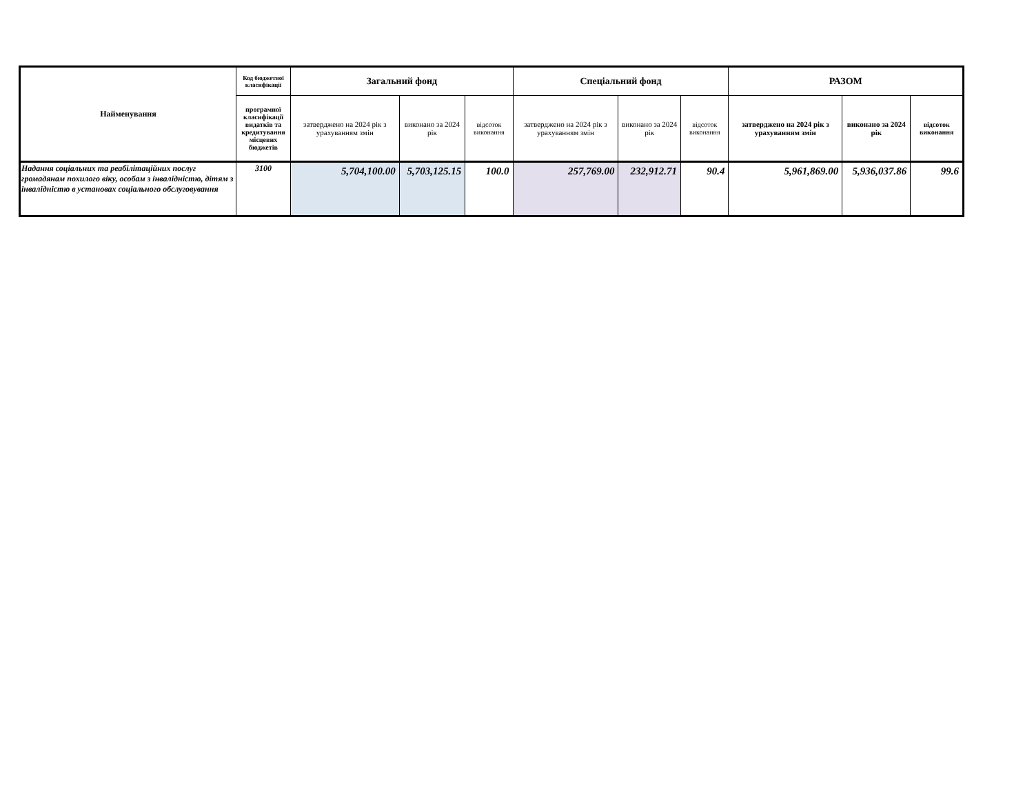| Найменування | Код бюджетної класифікації | Загальний фонд | | | Спеціальний фонд | | | РАЗОМ | | |
| --- | --- | --- | --- | --- | --- | --- | --- | --- | --- | --- |
| | програмної класифікації видатків та кредитування місцевих бюджетів | затверджено на 2024 рік з урахуванням змін | виконано за 2024 рік | відсоток виконання | затверджено на 2024 рік з урахуванням змін | виконано за 2024 рік | відсоток виконання | затверджено на 2024 рік з урахуванням змін | виконано за 2024 рік | відсоток виконання |
| Надання соціальних та реабілітаційних послуг громадянам похилого віку, особам з інвалідністю, дітям з інвалідністю в установах соціального обслуговування | 3100 | 5,704,100.00 | 5,703,125.15 | 100.0 | 257,769.00 | 232,912.71 | 90.4 | 5,961,869.00 | 5,936,037.86 | 99.6 |